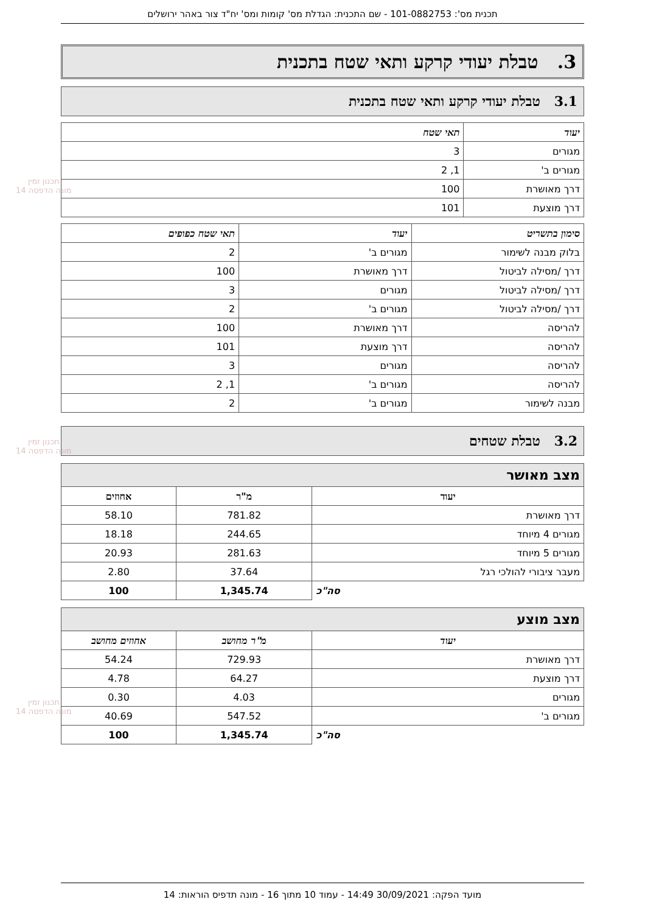תכנית מס': 101-0882753 - שם התכנית: הגדלת מס' קומות ומס' יח"ד צור באהר ירושלים
3. טבלת יעודי קרקע ותאי שטח בתכנית
3.1 טבלת יעודי קרקע ותאי שטח בתכנית
| יעוד | תאי שטח |
| --- | --- |
| מגורים | 3 |
| מגורים ב' | 1, 2 |
| דרך מאושרת | 100 |
| דרך מוצעת | 101 |
| סימון בתשריט | יעוד | תאי שטח כפופים |
| --- | --- | --- |
| בלוק מבנה לשימור | מגורים ב' | 2 |
| דרך /מסילה לביטול | דרך מאושרת | 100 |
| דרך /מסילה לביטול | מגורים | 3 |
| דרך /מסילה לביטול | מגורים ב' | 2 |
| להריסה | דרך מאושרת | 100 |
| להריסה | דרך מוצעת | 101 |
| להריסה | מגורים | 3 |
| להריסה | מגורים ב' | 1, 2 |
| מבנה לשימור | מגורים ב' | 2 |
3.2 טבלת שטחים
מצב מאושר
| יעוד | מ"ר | אחוזים |
| --- | --- | --- |
| דרך מאושרת | 781.82 | 58.10 |
| מגורים 4 מיוחד | 244.65 | 18.18 |
| מגורים 5 מיוחד | 281.63 | 20.93 |
| מעבר ציבורי להולכי רגל | 37.64 | 2.80 |
| סה"כ | 1,345.74 | 100 |
מצב מוצע
| יעוד | מ"ר מחושב | אחוזים מחושב |
| --- | --- | --- |
| דרך מאושרת | 729.93 | 54.24 |
| דרך מוצעת | 64.27 | 4.78 |
| מגורים | 4.03 | 0.30 |
| מגורים ב' | 547.52 | 40.69 |
| סה"כ | 1,345.74 | 100 |
תכנון זמין
מונה הדפסה 14
תכנון זמין
מונה הדפסה 14
תכנון זמין
מונה הדפסה 14
מועד הפקה: 30/09/2021 14:49 - עמוד 10 מתוך 16 - מונה תדפיס הוראות: 14